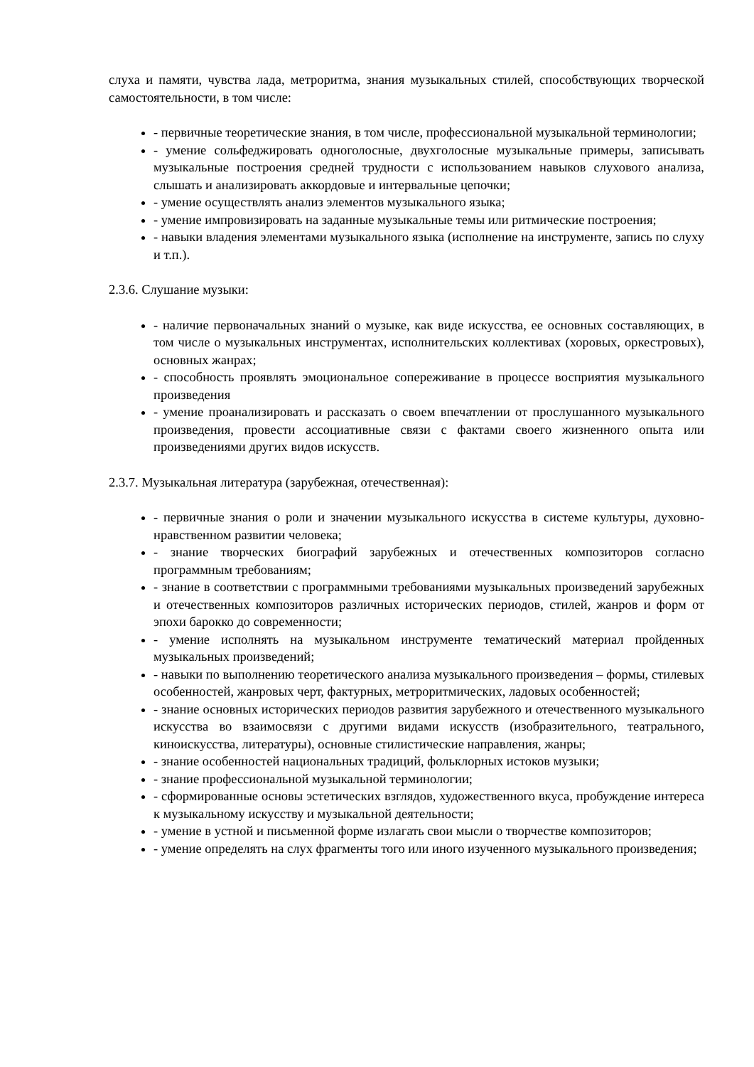слуха и памяти, чувства лада, метроритма, знания музыкальных стилей, способствующих творческой самостоятельности, в том числе:
- первичные теоретические знания, в том числе, профессиональной музыкальной терминологии;
- умение сольфеджировать одноголосные, двухголосные музыкальные примеры, записывать музыкальные построения средней трудности с использованием навыков слухового анализа, слышать и анализировать аккордовые и интервальные цепочки;
- умение осуществлять анализ элементов музыкального языка;
- умение импровизировать на заданные музыкальные темы или ритмические построения;
- навыки владения элементами музыкального языка (исполнение на инструменте, запись по слуху и т.п.).
2.3.6. Слушание музыки:
- наличие первоначальных знаний о музыке, как виде искусства, ее основных составляющих, в том числе о музыкальных инструментах, исполнительских коллективах (хоровых, оркестровых), основных жанрах;
- способность проявлять эмоциональное сопереживание в процессе восприятия музыкального произведения
- умение проанализировать и рассказать о своем впечатлении от прослушанного музыкального произведения, провести ассоциативные связи с фактами своего жизненного опыта или произведениями других видов искусств.
2.3.7. Музыкальная литература (зарубежная, отечественная):
- первичные знания о роли и значении музыкального искусства в системе культуры, духовно-нравственном развитии человека;
- знание творческих биографий зарубежных и отечественных композиторов согласно программным требованиям;
- знание в соответствии с программными требованиями музыкальных произведений зарубежных и отечественных композиторов различных исторических периодов, стилей, жанров и форм от эпохи барокко до современности;
- умение исполнять на музыкальном инструменте тематический материал пройденных музыкальных произведений;
- навыки по выполнению теоретического анализа музыкального произведения – формы, стилевых особенностей, жанровых черт, фактурных, метроритмических, ладовых особенностей;
- знание основных исторических периодов развития зарубежного и отечественного музыкального искусства во взаимосвязи с другими видами искусств (изобразительного, театрального, киноискусства, литературы), основные стилистические направления, жанры;
- знание особенностей национальных традиций, фольклорных истоков музыки;
- знание профессиональной музыкальной терминологии;
- сформированные основы эстетических взглядов, художественного вкуса, пробуждение интереса к музыкальному искусству и музыкальной деятельности;
- умение в устной и письменной форме излагать свои мысли о творчестве композиторов;
- умение определять на слух фрагменты того или иного изученного музыкального произведения;